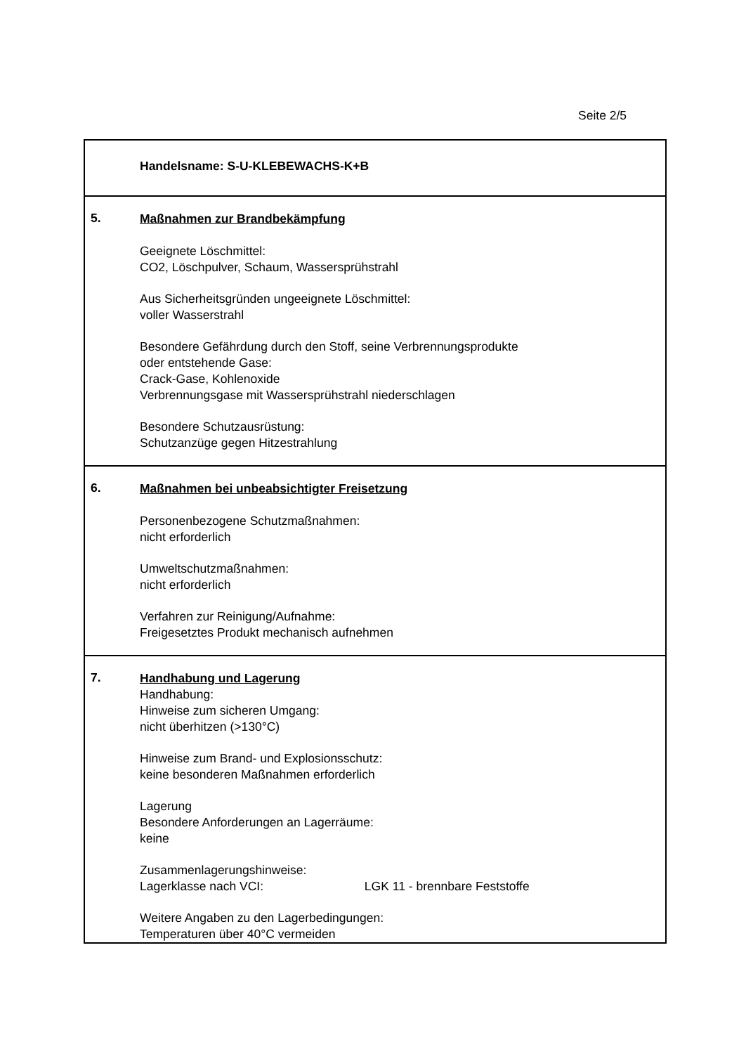Seite 2/5
Handelsname: S-U-KLEBEWACHS-K+B
5.
Maßnahmen zur Brandbekämpfung
Geeignete Löschmittel:
CO2, Löschpulver, Schaum, Wassersprühstrahl
Aus Sicherheitsgründen ungeeignete Löschmittel:
voller Wasserstrahl
Besondere Gefährdung durch den Stoff, seine Verbrennungsprodukte
oder entstehende Gase:
Crack-Gase, Kohlenoxide
Verbrennungsgase mit Wassersprühstrahl niederschlagen
Besondere Schutzausrüstung:
Schutzanzüge gegen Hitzestrahlung
6.
Maßnahmen bei unbeabsichtigter Freisetzung
Personenbezogene Schutzmaßnahmen:
nicht erforderlich
Umweltschutzmaßnahmen:
nicht erforderlich
Verfahren zur Reinigung/Aufnahme:
Freigesetztes Produkt mechanisch aufnehmen
7.
Handhabung und Lagerung
Handhabung:
Hinweise zum sicheren Umgang:
nicht überhitzen (>130°C)
Hinweise zum Brand- und Explosionsschutz:
keine besonderen Maßnahmen erforderlich
Lagerung
Besondere Anforderungen an Lagerräume:
keine
Zusammenlagerungshinweise:
Lagerklasse nach VCI: LGK 11 - brennbare Feststoffe
Weitere Angaben zu den Lagerbedingungen:
Temperaturen über 40°C vermeiden